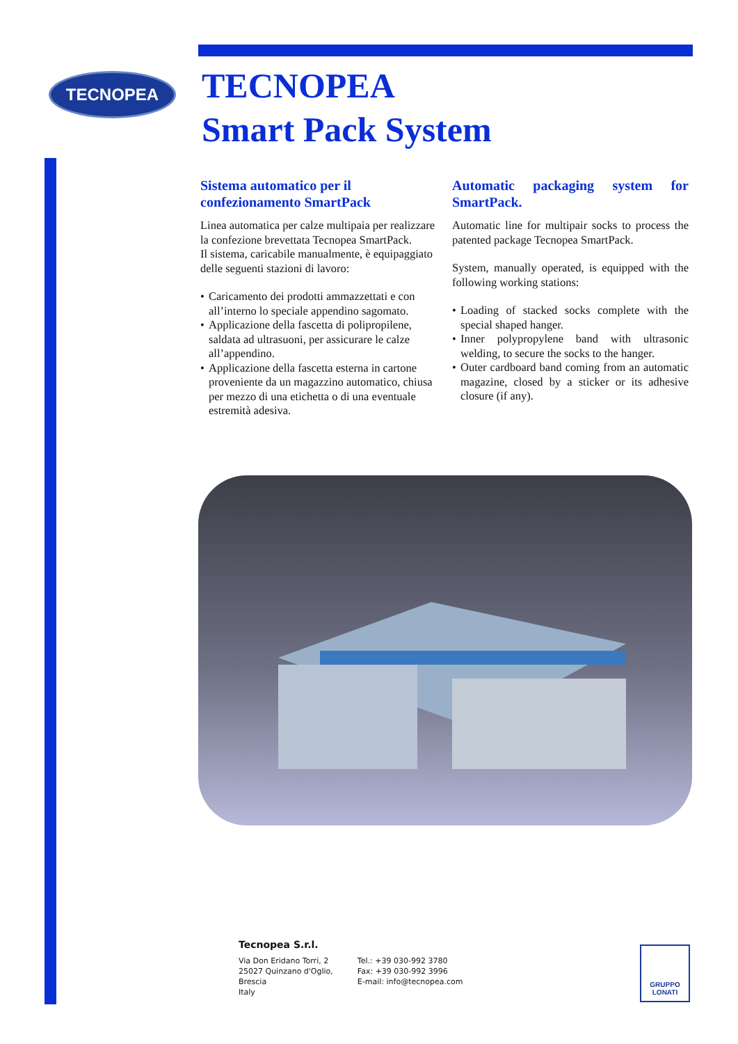TECNOPEA
TECNOPEA
Smart Pack System
Sistema automatico per il confezionamento SmartPack
Linea automatica per calze multipaia per realizzare la confezione brevettata Tecnopea SmartPack.
Il sistema, caricabile manualmente, è equipaggiato delle seguenti stazioni di lavoro:
• Caricamento dei prodotti ammazzettati e con all’interno lo speciale appendino sagomato.
• Applicazione della fascetta di polipropilene, saldata ad ultrasuoni, per assicurare le calze all’appendino.
• Applicazione della fascetta esterna in cartone proveniente da un magazzino automatico, chiusa per mezzo di una etichetta o di una eventuale estremità adesiva.
Automatic packaging system for SmartPack.
Automatic line for multipair socks to process the patented package Tecnopea SmartPack.
System, manually operated, is equipped with the following working stations:
• Loading of stacked socks complete with the special shaped hanger.
• Inner polypropylene band with ultrasonic welding, to secure the socks to the hanger.
• Outer cardboard band coming from an automatic magazine, closed by a sticker or its adhesive closure (if any).
Tecnopea S.r.l.
Via Don Eridano Torri, 2
25027 Quinzano d'Oglio,
Brescia
Italy
Tel.: +39 030-992 3780
Fax: +39 030-992 3996
E-mail: info@tecnopea.com
GRUPPO
LONATI